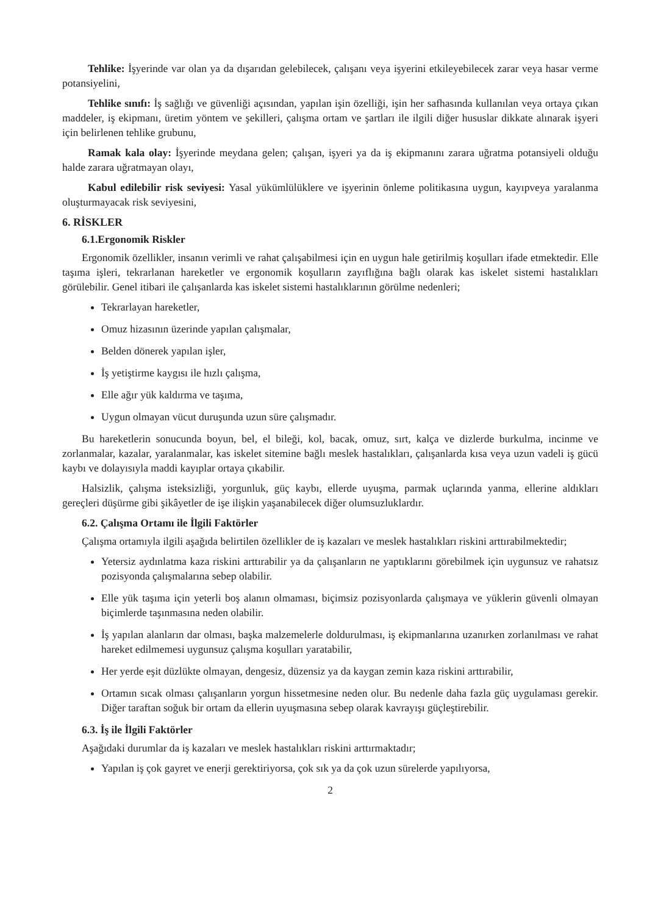Tehlike: İşyerinde var olan ya da dışarıdan gelebilecek, çalışanı veya işyerini etkileyebilecek zarar veya hasar verme potansiyelini,
Tehlike sınıfı: İş sağlığı ve güvenliği açısından, yapılan işin özelliği, işin her safhasında kullanılan veya ortaya çıkan maddeler, iş ekipmanı, üretim yöntem ve şekilleri, çalışma ortam ve şartları ile ilgili diğer hususlar dikkate alınarak işyeri için belirlenen tehlike grubunu,
Ramak kala olay: İşyerinde meydana gelen; çalışan, işyeri ya da iş ekipmanını zarara uğratma potansiyeli olduğu halde zarara uğratmayan olayı,
Kabul edilebilir risk seviyesi: Yasal yükümlülüklere ve işyerinin önleme politikasına uygun, kayıpveya yaralanma oluşturmayacak risk seviyesini,
6. RİSKLER
6.1.Ergonomik Riskler
Ergonomik özellikler, insanın verimli ve rahat çalışabilmesi için en uygun hale getirilmiş koşulları ifade etmektedir. Elle taşıma işleri, tekrarlanan hareketler ve ergonomik koşulların zayıflığına bağlı olarak kas iskelet sistemi hastalıkları görülebilir. Genel itibari ile çalışanlarda kas iskelet sistemi hastalıklarının görülme nedenleri;
Tekrarlayan hareketler,
Omuz hizasının üzerinde yapılan çalışmalar,
Belden dönerek yapılan işler,
İş yetiştirme kaygısı ile hızlı çalışma,
Elle ağır yük kaldırma ve taşıma,
Uygun olmayan vücut duruşunda uzun süre çalışmadır.
Bu hareketlerin sonucunda boyun, bel, el bileği, kol, bacak, omuz, sırt, kalça ve dizlerde burkulma, incinme ve zorlanmalar, kazalar, yaralanmalar, kas iskelet sitemine bağlı meslek hastalıkları, çalışanlarda kısa veya uzun vadeli iş gücü kaybı ve dolayısıyla maddi kayıplar ortaya çıkabilir.
Halsizlik, çalışma isteksizliği, yorgunluk, güç kaybı, ellerde uyuşma, parmak uçlarında yanma, ellerine aldıkları gereçleri düşürme gibi şikâyetler de işe ilişkin yaşanabilecek diğer olumsuzluklardır.
6.2. Çalışma Ortamı ile İlgili Faktörler
Çalışma ortamıyla ilgili aşağıda belirtilen özellikler de iş kazaları ve meslek hastalıkları riskini arttırabilmektedir;
Yetersiz aydınlatma kaza riskini arttırabilir ya da çalışanların ne yaptıklarını görebilmek için uygunsuz ve rahatsız pozisyonda çalışmalarına sebep olabilir.
Elle yük taşıma için yeterli boş alanın olmaması, biçimsiz pozisyonlarda çalışmaya ve yüklerin güvenli olmayan biçimlerde taşınmasına neden olabilir.
İş yapılan alanların dar olması, başka malzemelerle doldurulması, iş ekipmanlarına uzanırken zorlanılması ve rahat hareket edilmemesi uygunsuz çalışma koşulları yaratabilir,
Her yerde eşit düzlükte olmayan, dengesiz, düzensiz ya da kaygan zemin kaza riskini arttırabilir,
Ortamın sıcak olması çalışanların yorgun hissetmesine neden olur. Bu nedenle daha fazla güç uygulaması gerekir. Diğer taraftan soğuk bir ortam da ellerin uyuşmasına sebep olarak kavrayışı güçleştirebilir.
6.3. İş ile İlgili Faktörler
Aşağıdaki durumlar da iş kazaları ve meslek hastalıkları riskini arttırmaktadır;
Yapılan iş çok gayret ve enerji gerektiriyorsa, çok sık ya da çok uzun sürelerde yapılıyorsa,
2